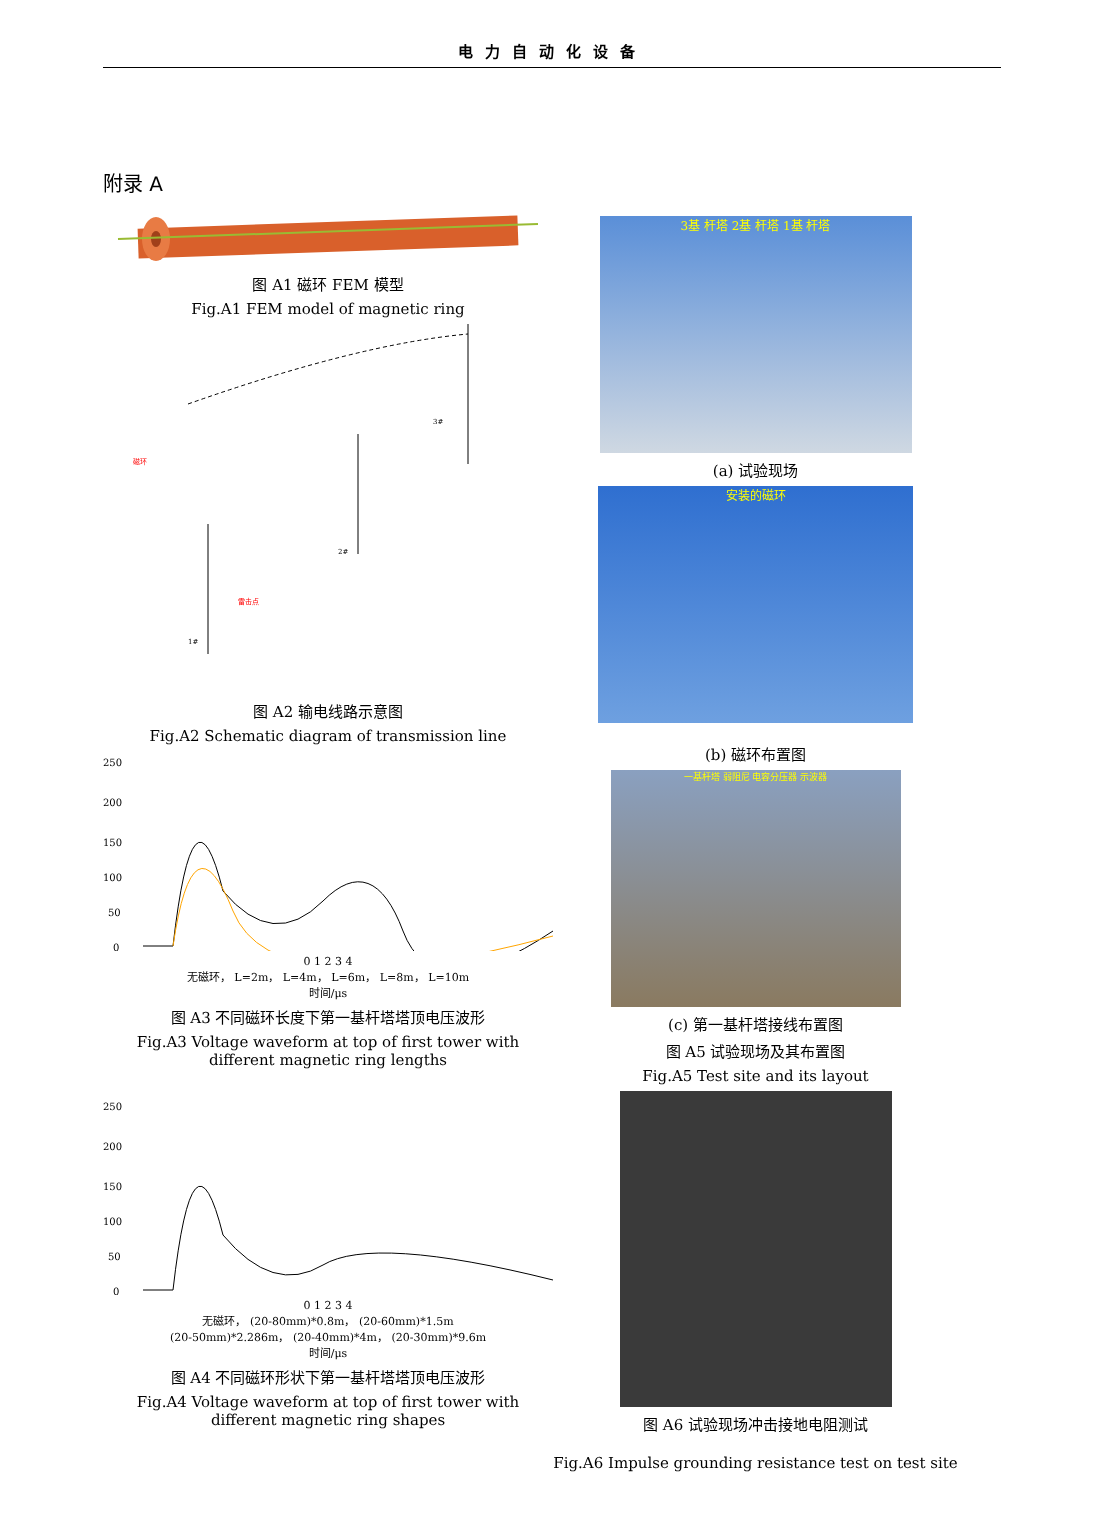电力自动化设备
附录 A
图 A1 磁环 FEM 模型
Fig.A1 FEM model of magnetic ring
雷击点
磁环
3#
2#
1#
图 A2 输电线路示意图
Fig.A2 Schematic diagram of transmission line
250
200
150
100
50
0
0 1 2 3 4
无磁环， L=2m， L=4m， L=6m， L=8m， L=10m
时间/μs
图 A3 不同磁环长度下第一基杆塔塔顶电压波形
Fig.A3 Voltage waveform at top of first tower with different magnetic ring lengths
250
200
150
100
50
0
0 1 2 3 4
无磁环， (20-80mm)*0.8m， (20-60mm)*1.5m
(20-50mm)*2.286m， (20-40mm)*4m， (20-30mm)*9.6m
时间/μs
图 A4 不同磁环形状下第一基杆塔塔顶电压波形
Fig.A4 Voltage waveform at top of first tower with different magnetic ring shapes
3基 杆塔 2基 杆塔 1基 杆塔
(a) 试验现场
安装的磁环
(b) 磁环布置图
一基杆塔 弱阻尼 电容分压器 示波器
(c) 第一基杆塔接线布置图
图 A5 试验现场及其布置图
Fig.A5 Test site and its layout
图 A6 试验现场冲击接地电阻测试
Fig.A6 Impulse grounding resistance test on test site